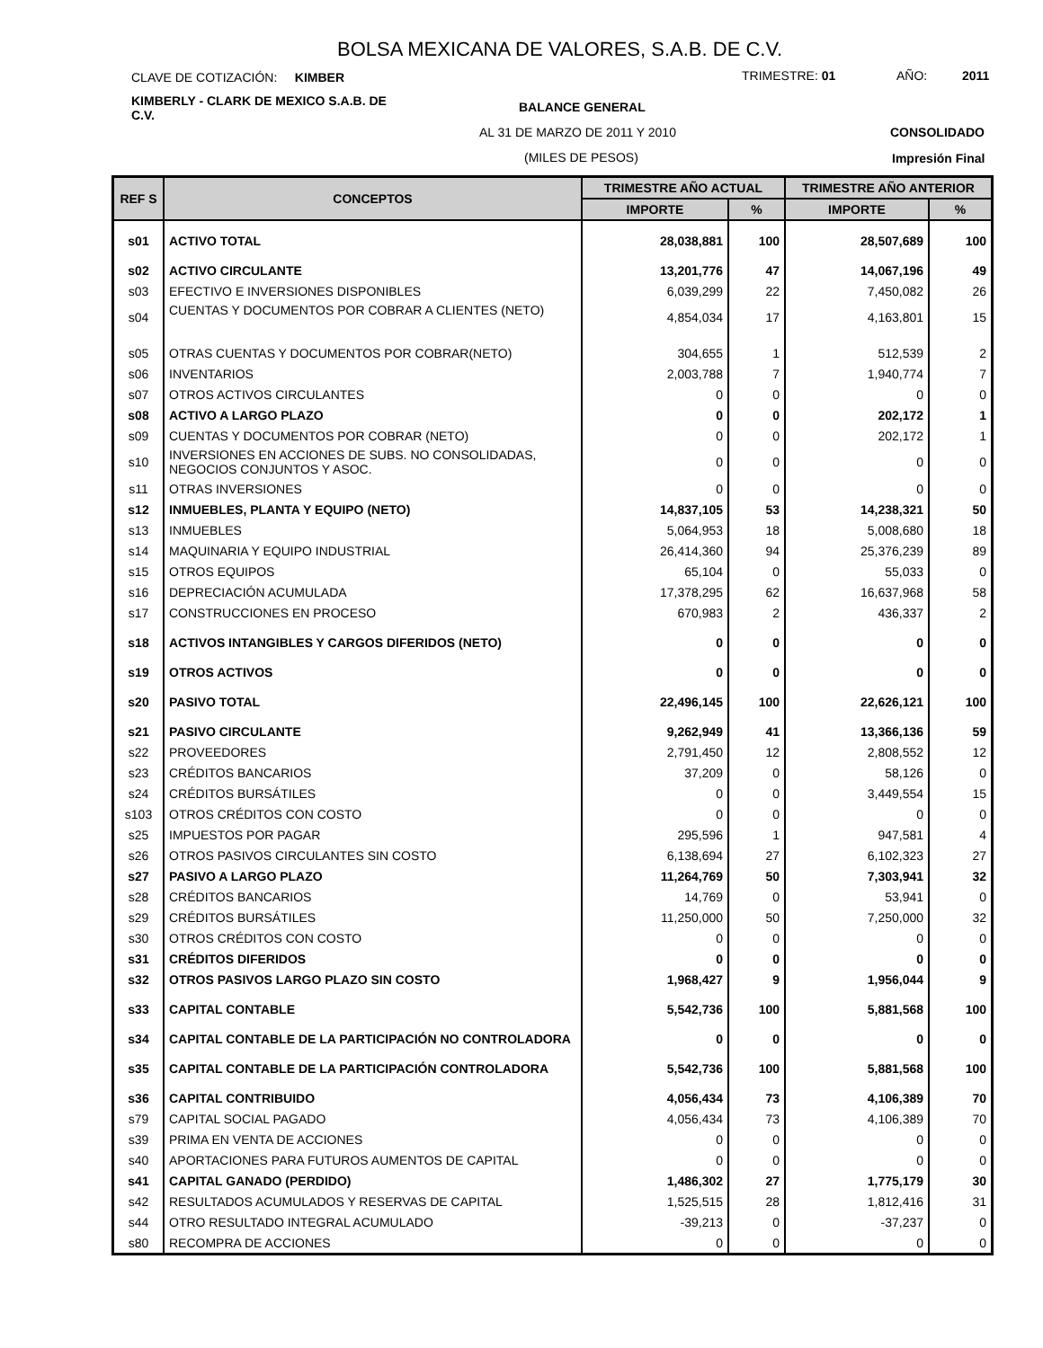BOLSA MEXICANA DE VALORES, S.A.B. DE C.V.
CLAVE DE COTIZACIÓN: KIMBER TRIMESTRE: 01 AÑO: 2011
KIMBERLY - CLARK DE MEXICO S.A.B. DE
C.V.
BALANCE GENERAL
AL 31 DE MARZO DE 2011 Y 2010 CONSOLIDADO
(MILES DE PESOS) Impresión Final
| REF S | CONCEPTOS | TRIMESTRE AÑO ACTUAL | | TRIMESTRE AÑO ANTERIOR | |
| --- | --- | --- | --- | --- | --- |
| | | IMPORTE | % | IMPORTE | % |
| s01 | ACTIVO TOTAL | 28,038,881 | 100 | 28,507,689 | 100 |
| s02 | ACTIVO CIRCULANTE | 13,201,776 | 47 | 14,067,196 | 49 |
| s03 | EFECTIVO E INVERSIONES DISPONIBLES | 6,039,299 | 22 | 7,450,082 | 26 |
| s04 | CUENTAS Y DOCUMENTOS POR COBRAR A CLIENTES (NETO) | 4,854,034 | 17 | 4,163,801 | 15 |
| s05 | OTRAS CUENTAS Y DOCUMENTOS POR COBRAR(NETO) | 304,655 | 1 | 512,539 | 2 |
| s06 | INVENTARIOS | 2,003,788 | 7 | 1,940,774 | 7 |
| s07 | OTROS ACTIVOS CIRCULANTES | 0 | 0 | 0 | 0 |
| s08 | ACTIVO A LARGO PLAZO | 0 | 0 | 202,172 | 1 |
| s09 | CUENTAS Y DOCUMENTOS POR COBRAR (NETO) | 0 | 0 | 202,172 | 1 |
| s10 | INVERSIONES EN ACCIONES DE SUBS. NO CONSOLIDADAS, NEGOCIOS CONJUNTOS Y ASOC. | 0 | 0 | 0 | 0 |
| s11 | OTRAS INVERSIONES | 0 | 0 | 0 | 0 |
| s12 | INMUEBLES, PLANTA Y EQUIPO (NETO) | 14,837,105 | 53 | 14,238,321 | 50 |
| s13 | INMUEBLES | 5,064,953 | 18 | 5,008,680 | 18 |
| s14 | MAQUINARIA Y EQUIPO INDUSTRIAL | 26,414,360 | 94 | 25,376,239 | 89 |
| s15 | OTROS EQUIPOS | 65,104 | 0 | 55,033 | 0 |
| s16 | DEPRECIACIÓN ACUMULADA | 17,378,295 | 62 | 16,637,968 | 58 |
| s17 | CONSTRUCCIONES EN PROCESO | 670,983 | 2 | 436,337 | 2 |
| s18 | ACTIVOS INTANGIBLES Y CARGOS DIFERIDOS (NETO) | 0 | 0 | 0 | 0 |
| s19 | OTROS ACTIVOS | 0 | 0 | 0 | 0 |
| s20 | PASIVO TOTAL | 22,496,145 | 100 | 22,626,121 | 100 |
| s21 | PASIVO CIRCULANTE | 9,262,949 | 41 | 13,366,136 | 59 |
| s22 | PROVEEDORES | 2,791,450 | 12 | 2,808,552 | 12 |
| s23 | CRÉDITOS BANCARIOS | 37,209 | 0 | 58,126 | 0 |
| s24 | CRÉDITOS BURSÁTILES | 0 | 0 | 3,449,554 | 15 |
| s103 | OTROS CRÉDITOS CON COSTO | 0 | 0 | 0 | 0 |
| s25 | IMPUESTOS POR PAGAR | 295,596 | 1 | 947,581 | 4 |
| s26 | OTROS PASIVOS CIRCULANTES SIN COSTO | 6,138,694 | 27 | 6,102,323 | 27 |
| s27 | PASIVO A LARGO PLAZO | 11,264,769 | 50 | 7,303,941 | 32 |
| s28 | CRÉDITOS BANCARIOS | 14,769 | 0 | 53,941 | 0 |
| s29 | CRÉDITOS BURSÁTILES | 11,250,000 | 50 | 7,250,000 | 32 |
| s30 | OTROS CRÉDITOS CON COSTO | 0 | 0 | 0 | 0 |
| s31 | CRÉDITOS DIFERIDOS | 0 | 0 | 0 | 0 |
| s32 | OTROS PASIVOS LARGO PLAZO SIN COSTO | 1,968,427 | 9 | 1,956,044 | 9 |
| s33 | CAPITAL CONTABLE | 5,542,736 | 100 | 5,881,568 | 100 |
| s34 | CAPITAL CONTABLE DE LA PARTICIPACIÓN NO CONTROLADORA | 0 | 0 | 0 | 0 |
| s35 | CAPITAL CONTABLE DE LA PARTICIPACIÓN CONTROLADORA | 5,542,736 | 100 | 5,881,568 | 100 |
| s36 | CAPITAL CONTRIBUIDO | 4,056,434 | 73 | 4,106,389 | 70 |
| s79 | CAPITAL SOCIAL PAGADO | 4,056,434 | 73 | 4,106,389 | 70 |
| s39 | PRIMA EN VENTA DE ACCIONES | 0 | 0 | 0 | 0 |
| s40 | APORTACIONES PARA FUTUROS AUMENTOS DE CAPITAL | 0 | 0 | 0 | 0 |
| s41 | CAPITAL GANADO (PERDIDO) | 1,486,302 | 27 | 1,775,179 | 30 |
| s42 | RESULTADOS ACUMULADOS Y RESERVAS DE CAPITAL | 1,525,515 | 28 | 1,812,416 | 31 |
| s44 | OTRO RESULTADO INTEGRAL ACUMULADO | -39,213 | 0 | -37,237 | 0 |
| s80 | RECOMPRA DE ACCIONES | 0 | 0 | 0 | 0 |